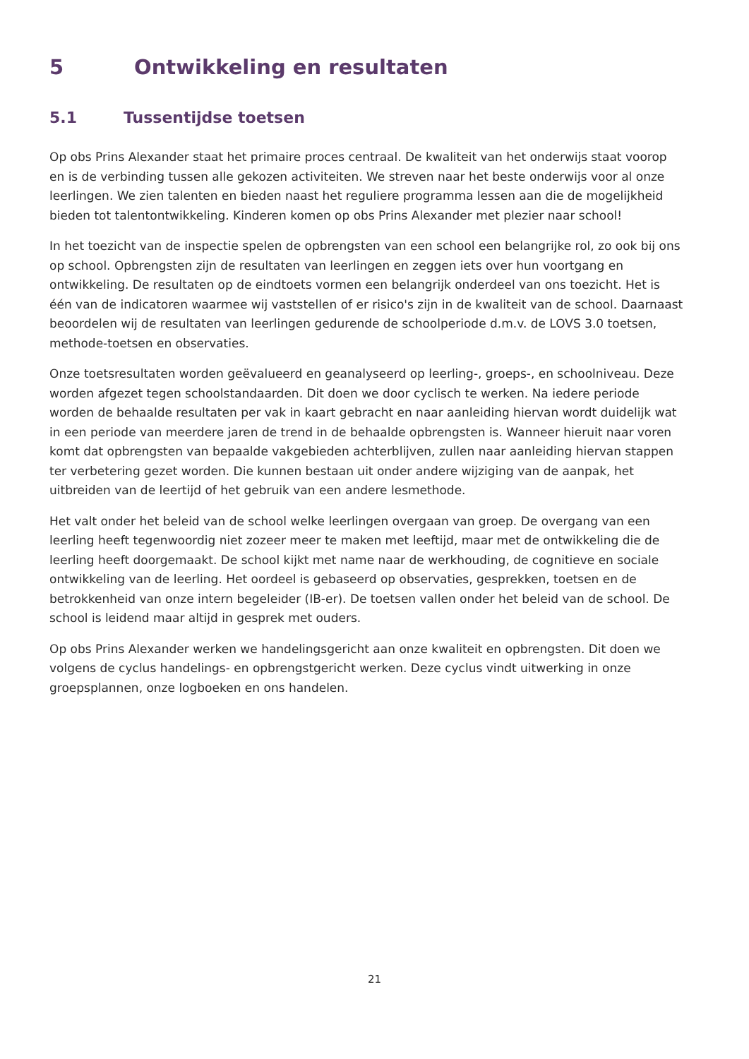5 Ontwikkeling en resultaten
5.1 Tussentijdse toetsen
Op obs Prins Alexander staat het primaire proces centraal. De kwaliteit van het onderwijs staat voorop en is de verbinding tussen alle gekozen activiteiten. We streven naar het beste onderwijs voor al onze leerlingen. We zien talenten en bieden naast het reguliere programma lessen aan die de mogelijkheid bieden tot talentontwikkeling. Kinderen komen op obs Prins Alexander met plezier naar school!
In het toezicht van de inspectie spelen de opbrengsten van een school een belangrijke rol, zo ook bij ons op school. Opbrengsten zijn de resultaten van leerlingen en zeggen iets over hun voortgang en ontwikkeling. De resultaten op de eindtoets vormen een belangrijk onderdeel van ons toezicht. Het is één van de indicatoren waarmee wij vaststellen of er risico's zijn in de kwaliteit van de school. Daarnaast beoordelen wij de resultaten van leerlingen gedurende de schoolperiode d.m.v. de LOVS 3.0 toetsen, methode-toetsen en observaties.
Onze toetsresultaten worden geëvalueerd en geanalyseerd op leerling-, groeps-, en schoolniveau. Deze worden afgezet tegen schoolstandaarden. Dit doen we door cyclisch te werken. Na iedere periode worden de behaalde resultaten per vak in kaart gebracht en naar aanleiding hiervan wordt duidelijk wat in een periode van meerdere jaren de trend in de behaalde opbrengsten is. Wanneer hieruit naar voren komt dat opbrengsten van bepaalde vakgebieden achterblijven, zullen naar aanleiding hiervan stappen ter verbetering gezet worden. Die kunnen bestaan uit onder andere wijziging van de aanpak, het uitbreiden van de leertijd of het gebruik van een andere lesmethode.
Het valt onder het beleid van de school welke leerlingen overgaan van groep. De overgang van een leerling heeft tegenwoordig niet zozeer meer te maken met leeftijd, maar met de ontwikkeling die de leerling heeft doorgemaakt. De school kijkt met name naar de werkhouding, de cognitieve en sociale ontwikkeling van de leerling. Het oordeel is gebaseerd op observaties, gesprekken, toetsen en de betrokkenheid van onze intern begeleider (IB-er). De toetsen vallen onder het beleid van de school. De school is leidend maar altijd in gesprek met ouders.
Op obs Prins Alexander werken we handelingsgericht aan onze kwaliteit en opbrengsten. Dit doen we volgens de cyclus handelings- en opbrengstgericht werken. Deze cyclus vindt uitwerking in onze groepsplannen, onze logboeken en ons handelen.
21